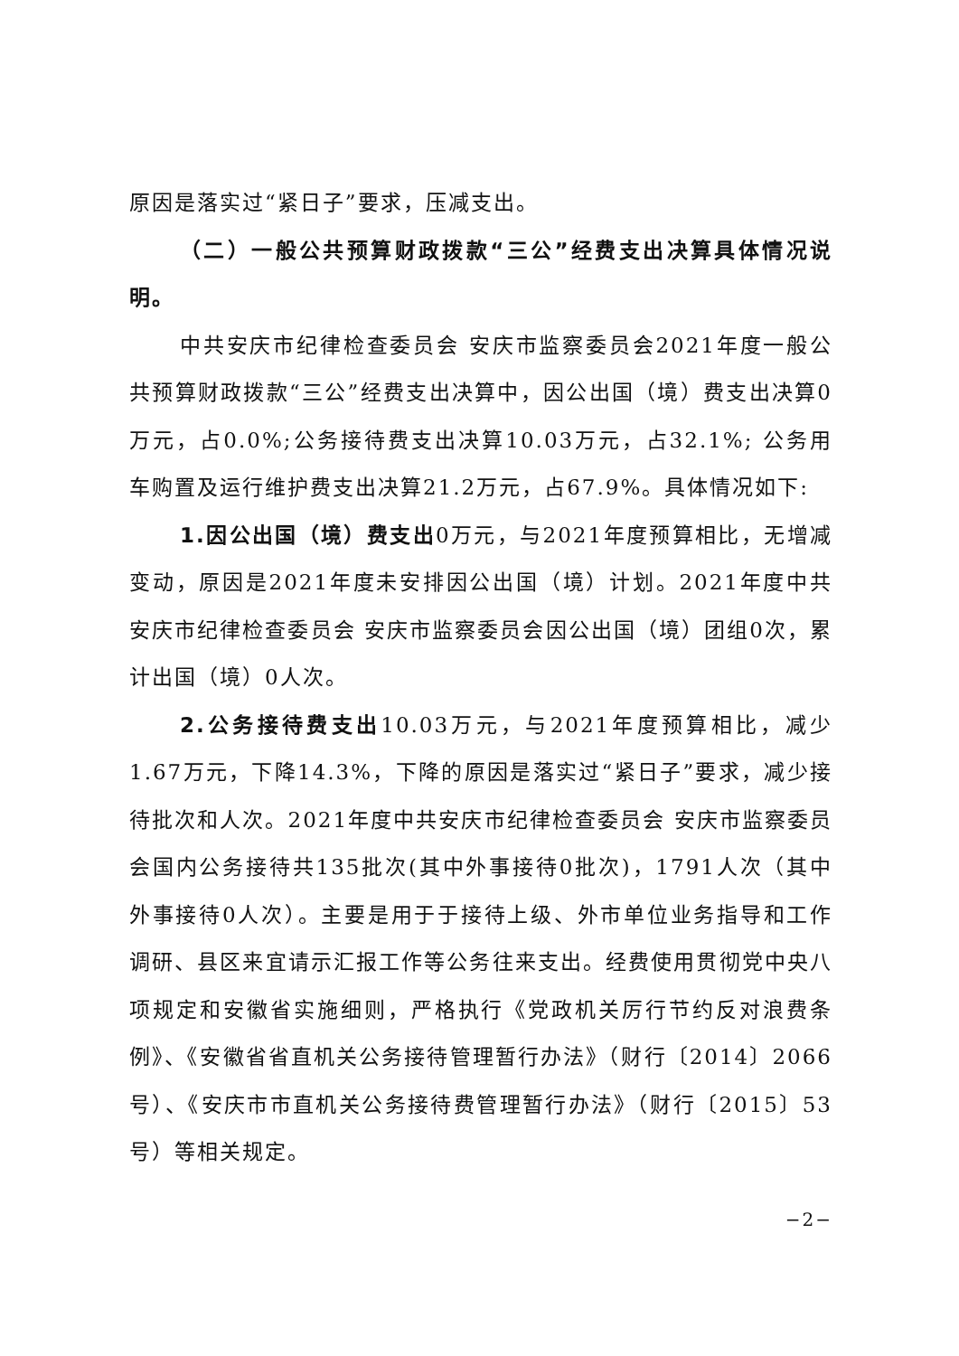原因是落实过“紧日子”要求，压减支出。
（二）一般公共预算财政拨款“三公”经费支出决算具体情况说明。
中共安庆市纪律检查委员会 安庆市监察委员会2021年度一般公共预算财政拨款“三公”经费支出决算中，因公出国（境）费支出决算0万元，占0.0%;公务接待费支出决算10.03万元，占32.1%; 公务用车购置及运行维护费支出决算21.2万元，占67.9%。具体情况如下:
1.因公出国（境）费支出0万元，与2021年度预算相比，无增减变动，原因是2021年度未安排因公出国（境）计划。2021年度中共安庆市纪律检查委员会 安庆市监察委员会因公出国（境）团组0次，累计出国（境）0人次。
2.公务接待费支出10.03万元，与2021年度预算相比，减少1.67万元，下降14.3%，下降的原因是落实过“紧日子”要求，减少接待批次和人次。2021年度中共安庆市纪律检查委员会 安庆市监察委员会国内公务接待共135批次(其中外事接待0批次)，1791人次（其中外事接待0人次）。主要是用于于接待上级、外市单位业务指导和工作调研、县区来宜请示汇报工作等公务往来支出。经费使用贯彻党中央八项规定和安徽省实施细则，严格执行《党政机关厉行节约反对浪费条例》、《安徽省省直机关公务接待管理暂行办法》（财行〔2014〕2066号）、《安庆市市直机关公务接待费管理暂行办法》（财行〔2015〕53号）等相关规定。
−2−